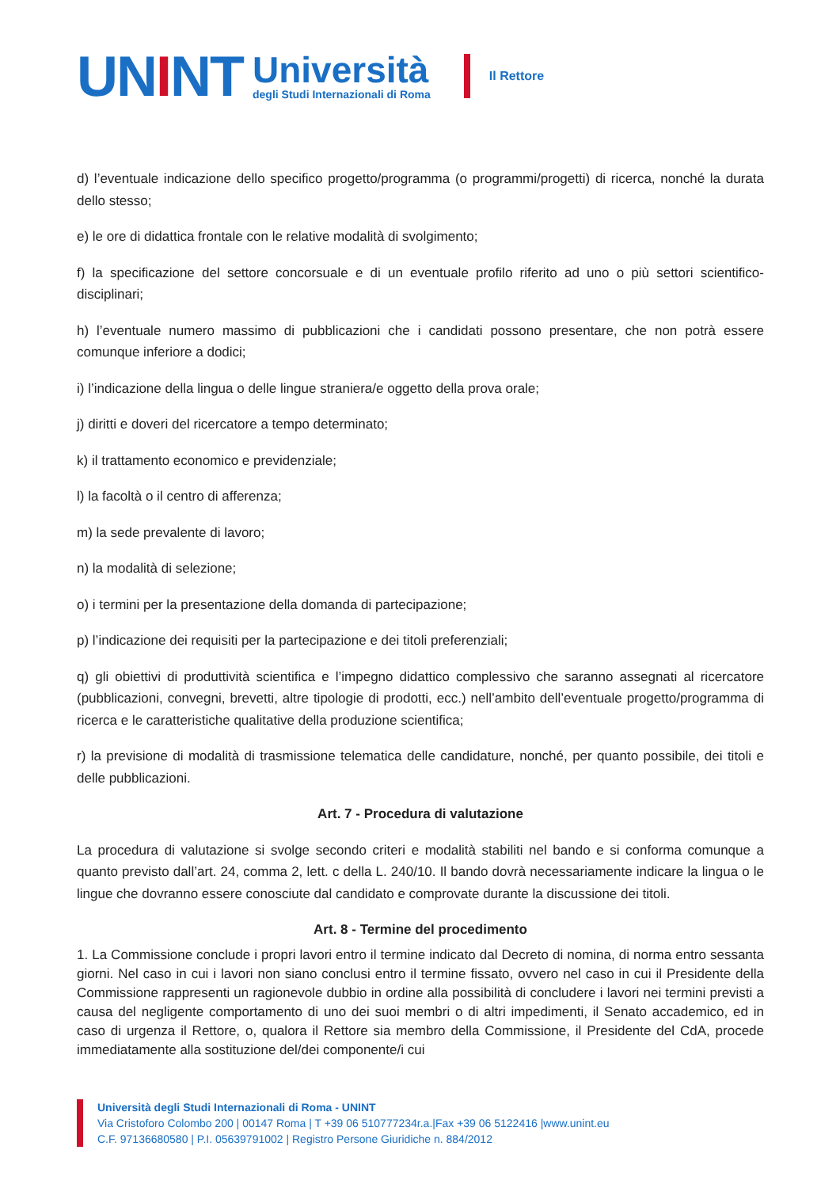UNINT
Università
degli Studi Internazionali di Roma
Il Rettore
d) l’eventuale indicazione dello specifico progetto/programma (o programmi/progetti) di ricerca, nonché la durata dello stesso;
e) le ore di didattica frontale con le relative modalità di svolgimento;
f) la specificazione del settore concorsuale e di un eventuale profilo riferito ad uno o più settori scientifico-disciplinari;
h) l’eventuale numero massimo di pubblicazioni che i candidati possono presentare, che non potrà essere comunque inferiore a dodici;
i) l’indicazione della lingua o delle lingue straniera/e oggetto della prova orale;
j) diritti e doveri del ricercatore a tempo determinato;
k) il trattamento economico e previdenziale;
l) la facoltà o il centro di afferenza;
m) la sede prevalente di lavoro;
n) la modalità di selezione;
o) i termini per la presentazione della domanda di partecipazione;
p) l’indicazione dei requisiti per la partecipazione e dei titoli preferenziali;
q) gli obiettivi di produttività scientifica e l’impegno didattico complessivo che saranno assegnati al ricercatore (pubblicazioni, convegni, brevetti, altre tipologie di prodotti, ecc.) nell’ambito dell’eventuale progetto/programma di ricerca e le caratteristiche qualitative della produzione scientifica;
r) la previsione di modalità di trasmissione telematica delle candidature, nonché, per quanto possibile, dei titoli e delle pubblicazioni.
Art. 7 - Procedura di valutazione
La procedura di valutazione si svolge secondo criteri e modalità stabiliti nel bando e si conforma comunque a quanto previsto dall’art. 24, comma 2, lett. c della L. 240/10. Il bando dovrà necessariamente indicare la lingua o le lingue che dovranno essere conosciute dal candidato e comprovate durante la discussione dei titoli.
Art. 8 - Termine del procedimento
1. La Commissione conclude i propri lavori entro il termine indicato dal Decreto di nomina, di norma entro sessanta giorni. Nel caso in cui i lavori non siano conclusi entro il termine fissato, ovvero nel caso in cui il Presidente della Commissione rappresenti un ragionevole dubbio in ordine alla possibilità di concludere i lavori nei termini previsti a causa del negligente comportamento di uno dei suoi membri o di altri impedimenti, il Senato accademico, ed in caso di urgenza il Rettore, o, qualora il Rettore sia membro della Commissione, il Presidente del CdA, procede immediatamente alla sostituzione del/dei componente/i cui
Università degli Studi Internazionali di Roma - UNINT
Via Cristoforo Colombo 200 | 00147 Roma | T +39 06 510777234r.a.|Fax +39 06 5122416 |www.unint.eu
C.F. 97136680580 | P.I. 05639791002 | Registro Persone Giuridiche n. 884/2012